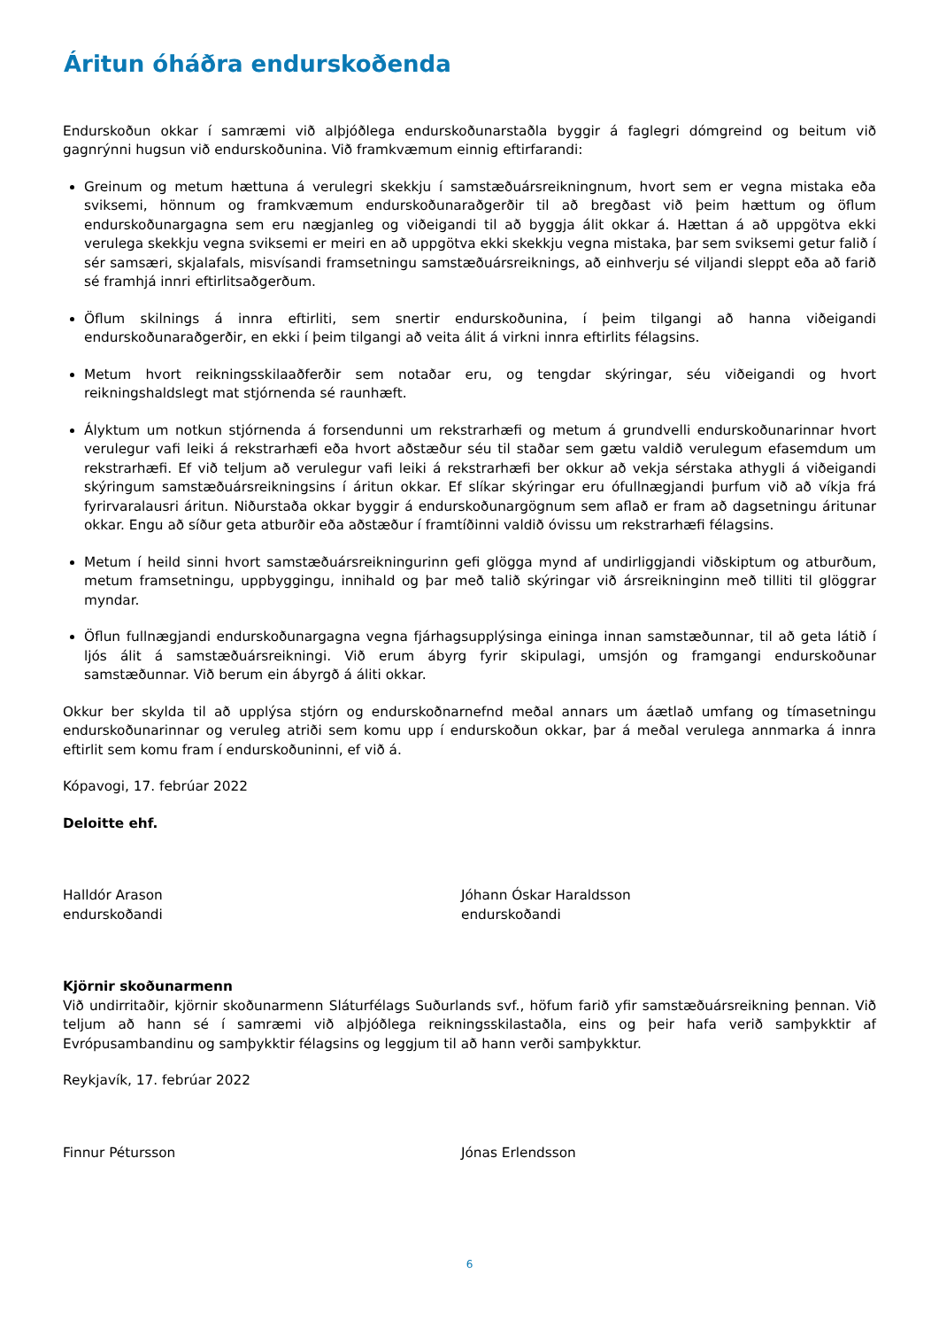Áritun óháðra endurskoðenda
Endurskoðun okkar í samræmi við alþjóðlega endurskoðunarstaðla byggir á faglegri dómgreind og beitum við gagnrýnni hugsun við endurskoðunina. Við framkvæmum einnig eftirfarandi:
Greinum og metum hættuna á verulegri skekkju í samstæðuársreikningnum, hvort sem er vegna mistaka eða sviksemi, hönnum og framkvæmum endurskoðunaraðgerðir til að bregðast við þeim hættum og öflum endurskoðunargagna sem eru nægjanleg og viðeigandi til að byggja álit okkar á. Hættan á að uppgötva ekki verulega skekkju vegna sviksemi er meiri en að uppgötva ekki skekkju vegna mistaka, þar sem sviksemi getur falið í sér samsæri, skjalafals, misvísandi framsetningu samstæðuársreiknings, að einhverju sé viljandi sleppt eða að farið sé framhjá innri eftirlitsaðgerðum.
Öflum skilnings á innra eftirliti, sem snertir endurskoðunina, í þeim tilgangi að hanna viðeigandi endurskoðunaraðgerðir, en ekki í þeim tilgangi að veita álit á virkni innra eftirlits félagsins.
Metum hvort reikningsskilaaðferðir sem notaðar eru, og tengdar skýringar, séu viðeigandi og hvort reikningshaldslegt mat stjórnenda sé raunhæft.
Ályktum um notkun stjórnenda á forsendunni um rekstrarhæfi og metum á grundvelli endurskoðunarinnar hvort verulegur vafi leiki á rekstrarhæfi eða hvort aðstæður séu til staðar sem gætu valdið verulegum efasemdum um rekstrarhæfi. Ef við teljum að verulegur vafi leiki á rekstrarhæfi ber okkur að vekja sérstaka athygli á viðeigandi skýringum samstæðuársreikningsins í áritun okkar. Ef slíkar skýringar eru ófullnægjandi þurfum við að víkja frá fyrirvaralausri áritun. Niðurstaða okkar byggir á endurskoðunargögnum sem aflað er fram að dagsetningu áritunar okkar. Engu að síður geta atburðir eða aðstæður í framtíðinni valdið óvissu um rekstrarhæfi félagsins.
Metum í heild sinni hvort samstæðuársreikningurinn gefi glögga mynd af undirliggjandi viðskiptum og atburðum, metum framsetningu, uppbyggingu, innihald og þar með talið skýringar við ársreikninginn með tilliti til glöggrar myndar.
Öflun fullnægjandi endurskoðunargagna vegna fjárhagsupplýsinga eininga innan samstæðunnar, til að geta látið í ljós álit á samstæðuársreikningi. Við erum ábyrg fyrir skipulagi, umsjón og framgangi endurskoðunar samstæðunnar. Við berum ein ábyrgð á áliti okkar.
Okkur ber skylda til að upplýsa stjórn og endurskoðnarnefnd meðal annars um áætlað umfang og tímasetningu endurskoðunarinnar og veruleg atriði sem komu upp í endurskoðun okkar, þar á meðal verulega annmarka á innra eftirlit sem komu fram í endurskoðuninni, ef við á.
Kópavogi, 17. febrúar 2022
Deloitte ehf.
Halldór Arason
endurskoðandi
Jóhann Óskar Haraldsson
endurskoðandi
Kjörnir skoðunarmenn
Við undirritaðir, kjörnir skoðunarmenn Sláturfélags Suðurlands svf., höfum farið yfir samstæðuársreikning þennan. Við teljum að hann sé í samræmi við alþjóðlega reikningsskilastaðla, eins og þeir hafa verið samþykktir af Evrópusambandinu og samþykktir félagsins og leggjum til að hann verði samþykktur.
Reykjavík, 17. febrúar 2022
Finnur Pétursson Jónas Erlendsson
6